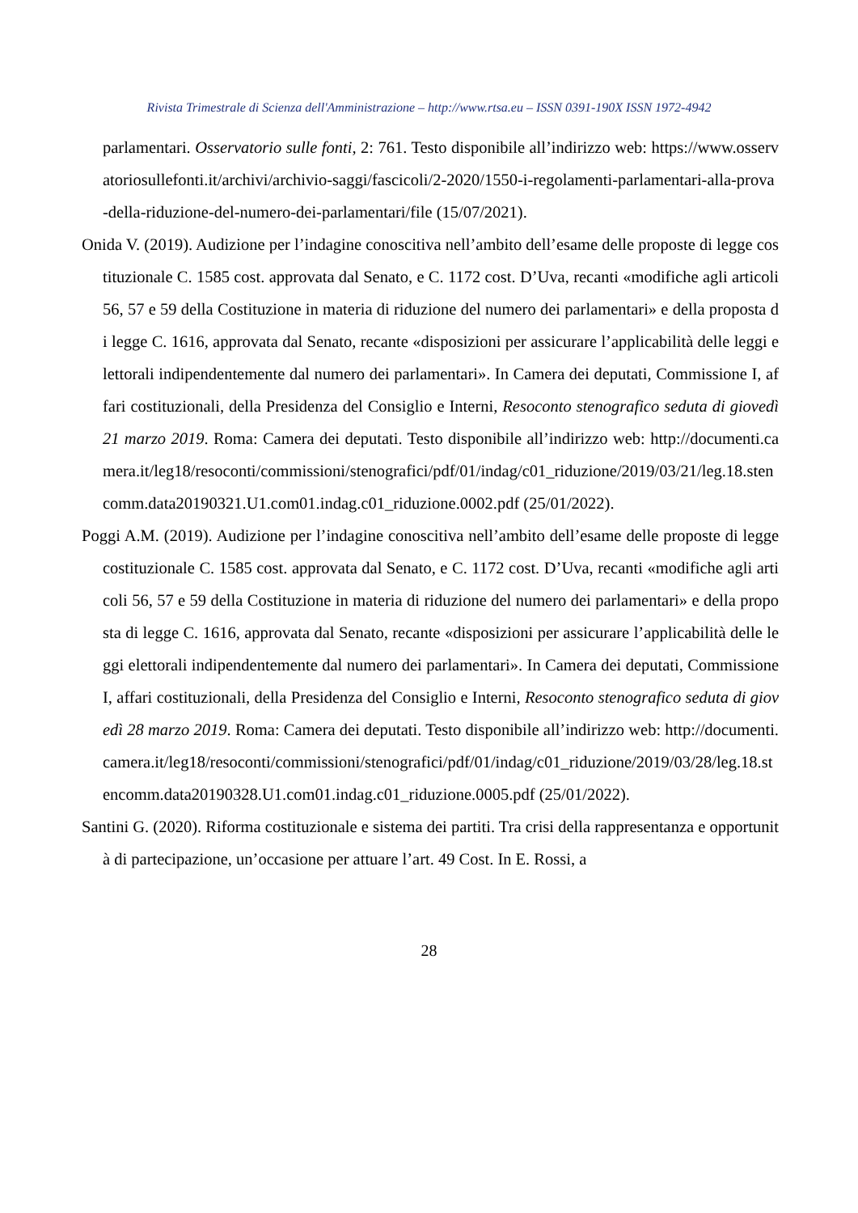Rivista Trimestrale di Scienza dell'Amministrazione – http://www.rtsa.eu – ISSN 0391-190X ISSN 1972-4942
parlamentari. Osservatorio sulle fonti, 2: 761. Testo disponibile all’indirizzo web: https://www.osservatoriosullefonti.it/archivi/archivio-saggi/fascicoli/2-2020/1550-i-regolamenti-parlamentari-alla-prova-della-riduzione-del-numero-dei-parlamentari/file (15/07/2021).
Onida V. (2019). Audizione per l’indagine conoscitiva nell’ambito dell’esame delle proposte di legge costituzionale C. 1585 cost. approvata dal Senato, e C. 1172 cost. D’Uva, recanti «modifiche agli articoli 56, 57 e 59 della Costituzione in materia di riduzione del numero dei parlamentari» e della proposta di legge C. 1616, approvata dal Senato, recante «disposizioni per assicurare l’applicabilità delle leggi elettorali indipendentemente dal numero dei parlamentari». In Camera dei deputati, Commissione I, affari costituzionali, della Presidenza del Consiglio e Interni, Resoconto stenografico seduta di giovedì 21 marzo 2019. Roma: Camera dei deputati. Testo disponibile all’indirizzo web: http://documenti.camera.it/leg18/resoconti/commissioni/stenografici/pdf/01/indag/c01_riduzione/2019/03/21/leg.18.stencomm.data20190321.U1.com01.indag.c01_riduzione.0002.pdf (25/01/2022).
Poggi A.M. (2019). Audizione per l’indagine conoscitiva nell’ambito dell’esame delle proposte di legge costituzionale C. 1585 cost. approvata dal Senato, e C. 1172 cost. D’Uva, recanti «modifiche agli articoli 56, 57 e 59 della Costituzione in materia di riduzione del numero dei parlamentari» e della proposta di legge C. 1616, approvata dal Senato, recante «disposizioni per assicurare l’applicabilità delle leggi elettorali indipendentemente dal numero dei parlamentari». In Camera dei deputati, Commissione I, affari costituzionali, della Presidenza del Consiglio e Interni, Resoconto stenografico seduta di giovedì 28 marzo 2019. Roma: Camera dei deputati. Testo disponibile all’indirizzo web: http://documenti.camera.it/leg18/resoconti/commissioni/stenografici/pdf/01/indag/c01_riduzione/2019/03/28/leg.18.stencomm.data20190328.U1.com01.indag.c01_riduzione.0005.pdf (25/01/2022).
Santini G. (2020). Riforma costituzionale e sistema dei partiti. Tra crisi della rappresentanza e opportunità di partecipazione, un’occasione per attuare l’art. 49 Cost. In E. Rossi, a
28